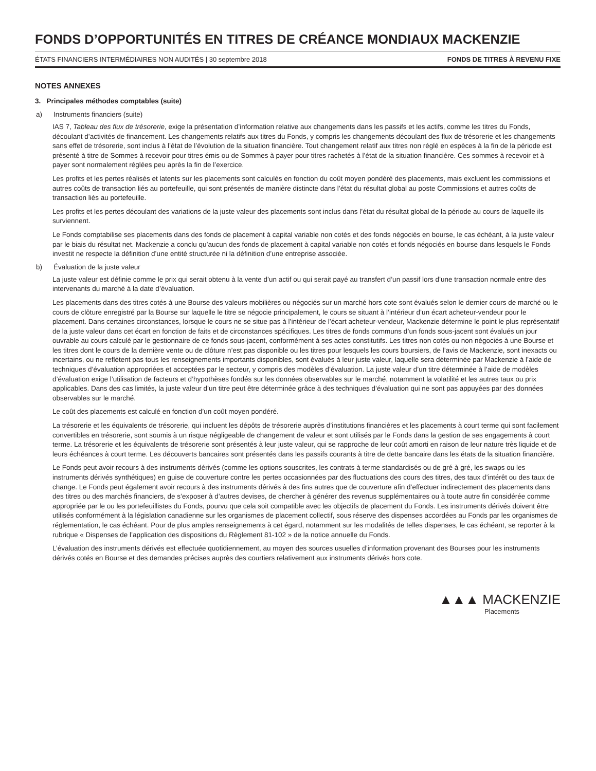FONDS D’OPPORTUNITÉS EN TITRES DE CRÉANCE MONDIAUX MACKENZIE
ÉTATS FINANCIERS INTERMÉDIAIRES NON AUDITÉS | 30 septembre 2018 FONDS DE TITRES À REVENU FIXE
NOTES ANNEXES
3. Principales méthodes comptables (suite)
a) Instruments financiers (suite)
IAS 7, Tableau des flux de trésorerie, exige la présentation d’information relative aux changements dans les passifs et les actifs, comme les titres du Fonds, découlant d’activités de financement. Les changements relatifs aux titres du Fonds, y compris les changements découlant des flux de trésorerie et les changements sans effet de trésorerie, sont inclus à l’état de l’évolution de la situation financière. Tout changement relatif aux titres non réglé en espèces à la fin de la période est présenté à titre de Sommes à recevoir pour titres émis ou de Sommes à payer pour titres rachetés à l’état de la situation financière. Ces sommes à recevoir et à payer sont normalement réglées peu après la fin de l’exercice.
Les profits et les pertes réalisés et latents sur les placements sont calculés en fonction du coût moyen pondéré des placements, mais excluent les commissions et autres coûts de transaction liés au portefeuille, qui sont présentés de manière distincte dans l’état du résultat global au poste Commissions et autres coûts de transaction liés au portefeuille.
Les profits et les pertes découlant des variations de la juste valeur des placements sont inclus dans l’état du résultat global de la période au cours de laquelle ils surviennent.
Le Fonds comptabilise ses placements dans des fonds de placement à capital variable non cotés et des fonds négociés en bourse, le cas échéant, à la juste valeur par le biais du résultat net. Mackenzie a conclu qu’aucun des fonds de placement à capital variable non cotés et fonds négociés en bourse dans lesquels le Fonds investit ne respecte la définition d’une entité structurée ni la définition d’une entreprise associée.
b) Évaluation de la juste valeur
La juste valeur est définie comme le prix qui serait obtenu à la vente d’un actif ou qui serait payé au transfert d’un passif lors d’une transaction normale entre des intervenants du marché à la date d’évaluation.
Les placements dans des titres cotés à une Bourse des valeurs mobilières ou négociés sur un marché hors cote sont évalués selon le dernier cours de marché ou le cours de clôture enregistré par la Bourse sur laquelle le titre se négocie principalement, le cours se situant à l’intérieur d’un écart acheteur-vendeur pour le placement. Dans certaines circonstances, lorsque le cours ne se situe pas à l’intérieur de l’écart acheteur-vendeur, Mackenzie détermine le point le plus représentatif de la juste valeur dans cet écart en fonction de faits et de circonstances spécifiques. Les titres de fonds communs d’un fonds sous-jacent sont évalués un jour ouvrable au cours calculé par le gestionnaire de ce fonds sous-jacent, conformément à ses actes constitutifs. Les titres non cotés ou non négociés à une Bourse et les titres dont le cours de la dernière vente ou de clôture n’est pas disponible ou les titres pour lesquels les cours boursiers, de l’avis de Mackenzie, sont inexacts ou incertains, ou ne reflètent pas tous les renseignements importants disponibles, sont évalués à leur juste valeur, laquelle sera déterminée par Mackenzie à l’aide de techniques d’évaluation appropriées et acceptées par le secteur, y compris des modèles d’évaluation. La juste valeur d’un titre déterminée à l’aide de modèles d’évaluation exige l’utilisation de facteurs et d’hypothèses fondés sur les données observables sur le marché, notamment la volatilité et les autres taux ou prix applicables. Dans des cas limités, la juste valeur d’un titre peut être déterminée grâce à des techniques d’évaluation qui ne sont pas appuyées par des données observables sur le marché.
Le coût des placements est calculé en fonction d’un coût moyen pondéré.
La trésorerie et les équivalents de trésorerie, qui incluent les dépôts de trésorerie auprès d’institutions financières et les placements à court terme qui sont facilement convertibles en trésorerie, sont soumis à un risque négligeable de changement de valeur et sont utilisés par le Fonds dans la gestion de ses engagements à court terme. La trésorerie et les équivalents de trésorerie sont présentés à leur juste valeur, qui se rapproche de leur coût amorti en raison de leur nature très liquide et de leurs échéances à court terme. Les découverts bancaires sont présentés dans les passifs courants à titre de dette bancaire dans les états de la situation financière.
Le Fonds peut avoir recours à des instruments dérivés (comme les options souscrites, les contrats à terme standardisés ou de gré à gré, les swaps ou les instruments dérivés synthétiques) en guise de couverture contre les pertes occasionnées par des fluctuations des cours des titres, des taux d’intérêt ou des taux de change. Le Fonds peut également avoir recours à des instruments dérivés à des fins autres que de couverture afin d’effectuer indirectement des placements dans des titres ou des marchés financiers, de s’exposer à d’autres devises, de chercher à générer des revenus supplémentaires ou à toute autre fin considérée comme appropriée par le ou les portefeuillistes du Fonds, pourvu que cela soit compatible avec les objectifs de placement du Fonds. Les instruments dérivés doivent être utilisés conformément à la législation canadienne sur les organismes de placement collectif, sous réserve des dispenses accordées au Fonds par les organismes de réglementation, le cas échéant. Pour de plus amples renseignements à cet égard, notamment sur les modalités de telles dispenses, le cas échéant, se reporter à la rubrique « Dispenses de l’application des dispositions du Règlement 81-102 » de la notice annuelle du Fonds.
L’évaluation des instruments dérivés est effectuée quotidiennement, au moyen des sources usuelles d’information provenant des Bourses pour les instruments dérivés cotés en Bourse et des demandes précises auprès des courtiers relativement aux instruments dérivés hors cote.
▲▲▲ MACKENZIE
Placements